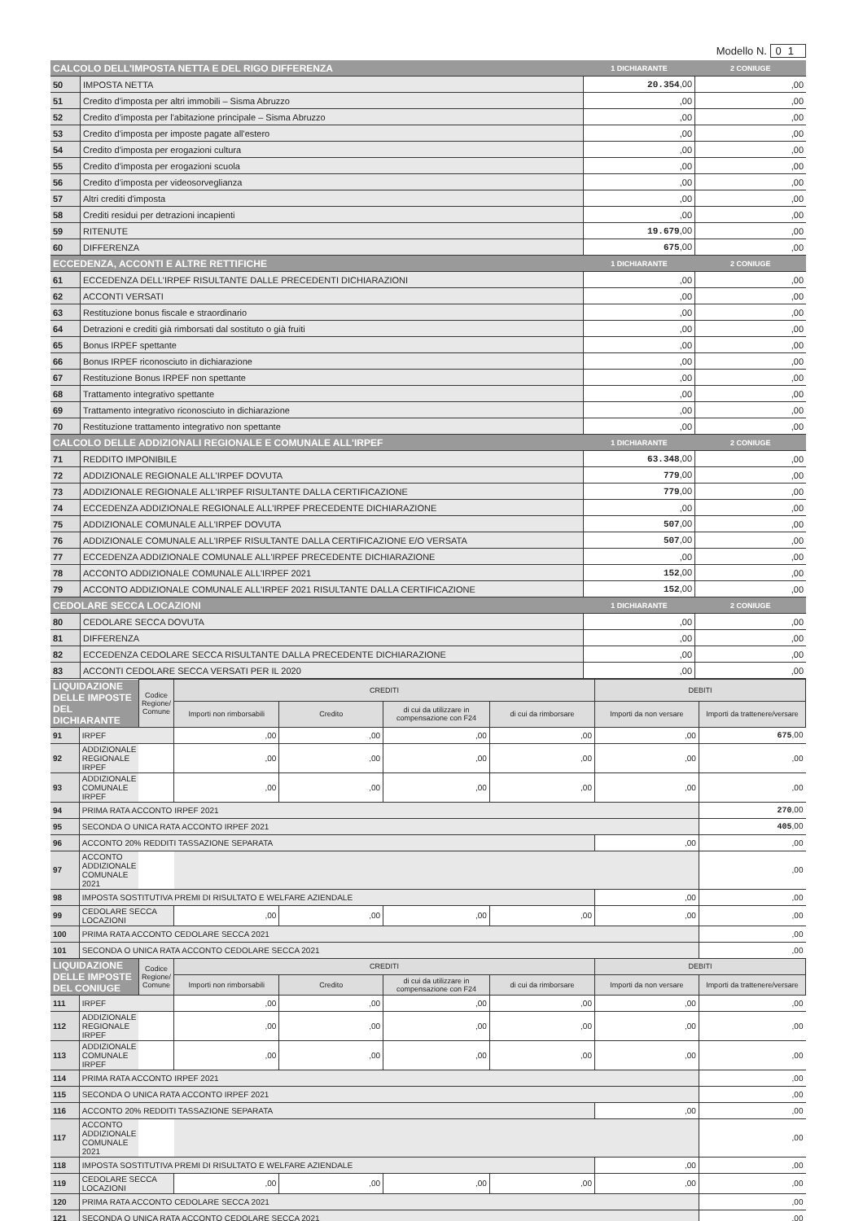Modello N. 01
| CALCOLO DELL'IMPOSTA NETTA E DEL RIGO DIFFERENZA | | 1 DICHIARANTE | 2 CONIUGE |
| --- | --- | --- | --- |
| 50 | IMPOSTA NETTA | 20.354 ,00 | ,00 |
| 51 | Credito d'imposta per altri immobili – Sisma Abruzzo | ,00 | ,00 |
| 52 | Credito d'imposta per l'abitazione principale – Sisma Abruzzo | ,00 | ,00 |
| 53 | Credito d'imposta per imposte pagate all'estero | ,00 | ,00 |
| 54 | Credito d'imposta per erogazioni cultura | ,00 | ,00 |
| 55 | Credito d'imposta per erogazioni scuola | ,00 | ,00 |
| 56 | Credito d'imposta per videosorveglianza | ,00 | ,00 |
| 57 | Altri crediti d'imposta | ,00 | ,00 |
| 58 | Crediti residui per detrazioni incapienti | ,00 | ,00 |
| 59 | RITENUTE | 19.679 ,00 | ,00 |
| 60 | DIFFERENZA | 675 ,00 | ,00 |
| ECCEDENZA, ACCONTI E ALTRE RETTIFICHE | | 1 DICHIARANTE | 2 CONIUGE |
| 61 | ECCEDENZA DELL'IRPEF RISULTANTE DALLE PRECEDENTI DICHIARAZIONI | ,00 | ,00 |
| 62 | ACCONTI VERSATI | ,00 | ,00 |
| 63 | Restituzione bonus fiscale e straordinario | ,00 | ,00 |
| 64 | Detrazioni e crediti già rimborsati dal sostituto o già fruiti | ,00 | ,00 |
| 65 | Bonus IRPEF spettante | ,00 | ,00 |
| 66 | Bonus IRPEF riconosciuto in dichiarazione | ,00 | ,00 |
| 67 | Restituzione Bonus IRPEF non spettante | ,00 | ,00 |
| 68 | Trattamento integrativo spettante | ,00 | ,00 |
| 69 | Trattamento integrativo riconosciuto in dichiarazione | ,00 | ,00 |
| 70 | Restituzione trattamento integrativo non spettante | ,00 | ,00 |
| CALCOLO DELLE ADDIZIONALI REGIONALE E COMUNALE ALL'IRPEF | | 1 DICHIARANTE | 2 CONIUGE |
| 71 | REDDITO IMPONIBILE | 63.348 ,00 | ,00 |
| 72 | ADDIZIONALE REGIONALE ALL'IRPEF DOVUTA | 779 ,00 | ,00 |
| 73 | ADDIZIONALE REGIONALE ALL'IRPEF RISULTANTE DALLA CERTIFICAZIONE | 779 ,00 | ,00 |
| 74 | ECCEDENZA ADDIZIONALE REGIONALE ALL'IRPEF PRECEDENTE DICHIARAZIONE | ,00 | ,00 |
| 75 | ADDIZIONALE COMUNALE ALL'IRPEF DOVUTA | 507 ,00 | ,00 |
| 76 | ADDIZIONALE COMUNALE ALL'IRPEF RISULTANTE DALLA CERTIFICAZIONE E/O VERSATA | 507 ,00 | ,00 |
| 77 | ECCEDENZA ADDIZIONALE COMUNALE ALL'IRPEF PRECEDENTE DICHIARAZIONE | ,00 | ,00 |
| 78 | ACCONTO ADDIZIONALE COMUNALE ALL'IRPEF 2021 | 152 ,00 | ,00 |
| 79 | ACCONTO ADDIZIONALE COMUNALE ALL'IRPEF 2021 RISULTANTE DALLA CERTIFICAZIONE | 152 ,00 | ,00 |
| CEDOLARE SECCA LOCAZIONI | | 1 DICHIARANTE | 2 CONIUGE |
| 80 | CEDOLARE SECCA DOVUTA | ,00 | ,00 |
| 81 | DIFFERENZA | ,00 | ,00 |
| 82 | ECCEDENZA CEDOLARE SECCA RISULTANTE DALLA PRECEDENTE DICHIARAZIONE | ,00 | ,00 |
| 83 | ACCONTI CEDOLARE SECCA VERSATI PER IL 2020 | ,00 | ,00 |
| LIQUIDAZIONE DELLE IMPOSTE DEL DICHIARANTE | | Codice Regione/ Comune | CREDITI | | | | DEBITI | |
| --- | --- | --- | --- | --- | --- | --- | --- | --- |
| | | | Importi non rimborsabili | Credito | di cui da utilizzare in compensazione con F24 | di cui da rimborsare | Importi da non versare | Importi da trattenere/versare |
| 91 | IRPEF | | ,00 | ,00 | ,00 | ,00 | ,00 | 675 ,00 |
| 92 | ADDIZIONALE REGIONALE IRPEF | | ,00 | ,00 | ,00 | ,00 | ,00 | ,00 |
| 93 | ADDIZIONALE COMUNALE IRPEF | | ,00 | ,00 | ,00 | ,00 | ,00 | ,00 |
| 94 | PRIMA RATA ACCONTO IRPEF 2021 | | | | | | | 270 ,00 |
| 95 | SECONDA O UNICA RATA ACCONTO IRPEF 2021 | | | | | | | 405 ,00 |
| 96 | ACCONTO 20% REDDITI TASSAZIONE SEPARATA | | | | | | ,00 | ,00 |
| 97 | ACCONTO ADDIZIONALE COMUNALE 2021 | | | | | | | ,00 |
| 98 | IMPOSTA SOSTITUTIVA PREMI DI RISULTATO E WELFARE AZIENDALE | | | | | | ,00 | ,00 |
| 99 | CEDOLARE SECCA LOCAZIONI | | ,00 | ,00 | ,00 | ,00 | ,00 | ,00 |
| 100 | PRIMA RATA ACCONTO CEDOLARE SECCA 2021 | | | | | | | ,00 |
| 101 | SECONDA O UNICA RATA ACCONTO CEDOLARE SECCA 2021 | | | | | | | ,00 |
| LIQUIDAZIONE DELLE IMPOSTE DEL CONIUGE | | Codice Regione/ Comune | CREDITI | | | | DEBITI | |
| | | | Importi non rimborsabili | Credito | di cui da utilizzare in compensazione con F24 | di cui da rimborsare | Importi da non versare | Importi da trattenere/versare |
| 111 | IRPEF | | ,00 | ,00 | ,00 | ,00 | ,00 | ,00 |
| 112 | ADDIZIONALE REGIONALE IRPEF | | ,00 | ,00 | ,00 | ,00 | ,00 | ,00 |
| 113 | ADDIZIONALE COMUNALE IRPEF | | ,00 | ,00 | ,00 | ,00 | ,00 | ,00 |
| 114 | PRIMA RATA ACCONTO IRPEF 2021 | | | | | | | ,00 |
| 115 | SECONDA O UNICA RATA ACCONTO IRPEF 2021 | | | | | | | ,00 |
| 116 | ACCONTO 20% REDDITI TASSAZIONE SEPARATA | | | | | | ,00 | ,00 |
| 117 | ACCONTO ADDIZIONALE COMUNALE 2021 | | | | | | | ,00 |
| 118 | IMPOSTA SOSTITUTIVA PREMI DI RISULTATO E WELFARE AZIENDALE | | | | | | ,00 | ,00 |
| 119 | CEDOLARE SECCA LOCAZIONI | | ,00 | ,00 | ,00 | ,00 | ,00 | ,00 |
| 120 | PRIMA RATA ACCONTO CEDOLARE SECCA 2021 | | | | | | | ,00 |
| 121 | SECONDA O UNICA RATA ACCONTO CEDOLARE SECCA 2021 | | | | | | | ,00 |